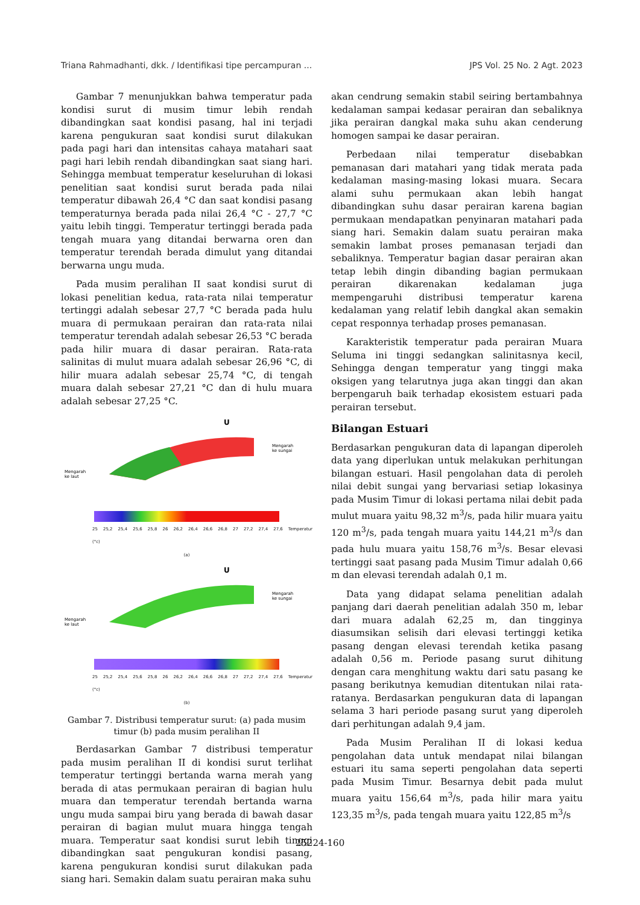Triana Rahmadhanti, dkk. / Identifikasi tipe percampuran ... JPS Vol. 25 No. 2 Agt. 2023
Gambar 7 menunjukkan bahwa temperatur pada kondisi surut di musim timur lebih rendah dibandingkan saat kondisi pasang, hal ini terjadi karena pengukuran saat kondisi surut dilakukan pada pagi hari dan intensitas cahaya matahari saat pagi hari lebih rendah dibandingkan saat siang hari. Sehingga membuat temperatur keseluruhan di lokasi penelitian saat kondisi surut berada pada nilai temperatur dibawah 26,4 °C dan saat kondisi pasang temperaturnya berada pada nilai 26,4 °C - 27,7 °C yaitu lebih tinggi. Temperatur tertinggi berada pada tengah muara yang ditandai berwarna oren dan temperatur terendah berada dimulut yang ditandai berwarna ungu muda.
Pada musim peralihan II saat kondisi surut di lokasi penelitian kedua, rata-rata nilai temperatur tertinggi adalah sebesar 27,7 °C berada pada hulu muara di permukaan perairan dan rata-rata nilai temperatur terendah adalah sebesar 26,53 °C berada pada hilir muara di dasar perairan. Rata-rata salinitas di mulut muara adalah sebesar 26,96 °C, di hilir muara adalah sebesar 25,74 °C, di tengah muara dalah sebesar 27,21 °C dan di hulu muara adalah sebesar 27,25 °C.
U
Mengarah
ke laut
Mengarah
ke sungai
25 25,2 25,4 25,6 25,8 26 26,2 26,4 26,6 26,8 27 27,2 27,4 27,6 Temperatur (°c)
(a)
U
Mengarah
ke laut
Mengarah
ke sungai
25 25,2 25,4 25,6 25,8 26 26,2 26,4 26,6 26,8 27 27,2 27,4 27,6 Temperatur (°c)
(b)
Gambar 7. Distribusi temperatur surut: (a) pada musim timur (b) pada musim peralihan II
Berdasarkan Gambar 7 distribusi temperatur pada musim peralihan II di kondisi surut terlihat temperatur tertinggi bertanda warna merah yang berada di atas permukaan perairan di bagian hulu muara dan temperatur terendah bertanda warna ungu muda sampai biru yang berada di bawah dasar perairan di bagian mulut muara hingga tengah muara. Temperatur saat kondisi surut lebih tinggi dibandingkan saat pengukuran kondisi pasang, karena pengukuran kondisi surut dilakukan pada siang hari. Semakin dalam suatu perairan maka suhu
akan cendrung semakin stabil seiring bertambahnya kedalaman sampai kedasar perairan dan sebaliknya jika perairan dangkal maka suhu akan cenderung homogen sampai ke dasar perairan.
Perbedaan nilai temperatur disebabkan pemanasan dari matahari yang tidak merata pada kedalaman masing-masing lokasi muara. Secara alami suhu permukaan akan lebih hangat dibandingkan suhu dasar perairan karena bagian permukaan mendapatkan penyinaran matahari pada siang hari. Semakin dalam suatu perairan maka semakin lambat proses pemanasan terjadi dan sebaliknya. Temperatur bagian dasar perairan akan tetap lebih dingin dibanding bagian permukaan perairan dikarenakan kedalaman juga mempengaruhi distribusi temperatur karena kedalaman yang relatif lebih dangkal akan semakin cepat responnya terhadap proses pemanasan.
Karakteristik temperatur pada perairan Muara Seluma ini tinggi sedangkan salinitasnya kecil, Sehingga dengan temperatur yang tinggi maka oksigen yang telarutnya juga akan tinggi dan akan berpengaruh baik terhadap ekosistem estuari pada perairan tersebut.
Bilangan Estuari
Berdasarkan pengukuran data di lapangan diperoleh data yang diperlukan untuk melakukan perhitungan bilangan estuari. Hasil pengolahan data di peroleh nilai debit sungai yang bervariasi setiap lokasinya pada Musim Timur di lokasi pertama nilai debit pada mulut muara yaitu 98,32 m<sup>3</sup>/s, pada hilir muara yaitu 120 m<sup>3</sup>/s, pada tengah muara yaitu 144,21 m<sup>3</sup>/s dan pada hulu muara yaitu 158,76 m<sup>3</sup>/s. Besar elevasi tertinggi saat pasang pada Musim Timur adalah 0,66 m dan elevasi terendah adalah 0,1 m.
Data yang didapat selama penelitian adalah panjang dari daerah penelitian adalah 350 m, lebar dari muara adalah 62,25 m, dan tingginya diasumsikan selisih dari elevasi tertinggi ketika pasang dengan elevasi terendah ketika pasang adalah 0,56 m. Periode pasang surut dihitung dengan cara menghitung waktu dari satu pasang ke pasang berikutnya kemudian ditentukan nilai rata-ratanya. Berdasarkan pengukuran data di lapangan selama 3 hari periode pasang surut yang diperoleh dari perhitungan adalah 9,4 jam.
Pada Musim Peralihan II di lokasi kedua pengolahan data untuk mendapat nilai bilangan estuari itu sama seperti pengolahan data seperti pada Musim Timur. Besarnya debit pada mulut muara yaitu 156,64 m<sup>3</sup>/s, pada hilir mara yaitu 123,35 m<sup>3</sup>/s, pada tengah muara yaitu 122,85 m<sup>3</sup>/s
25224-160